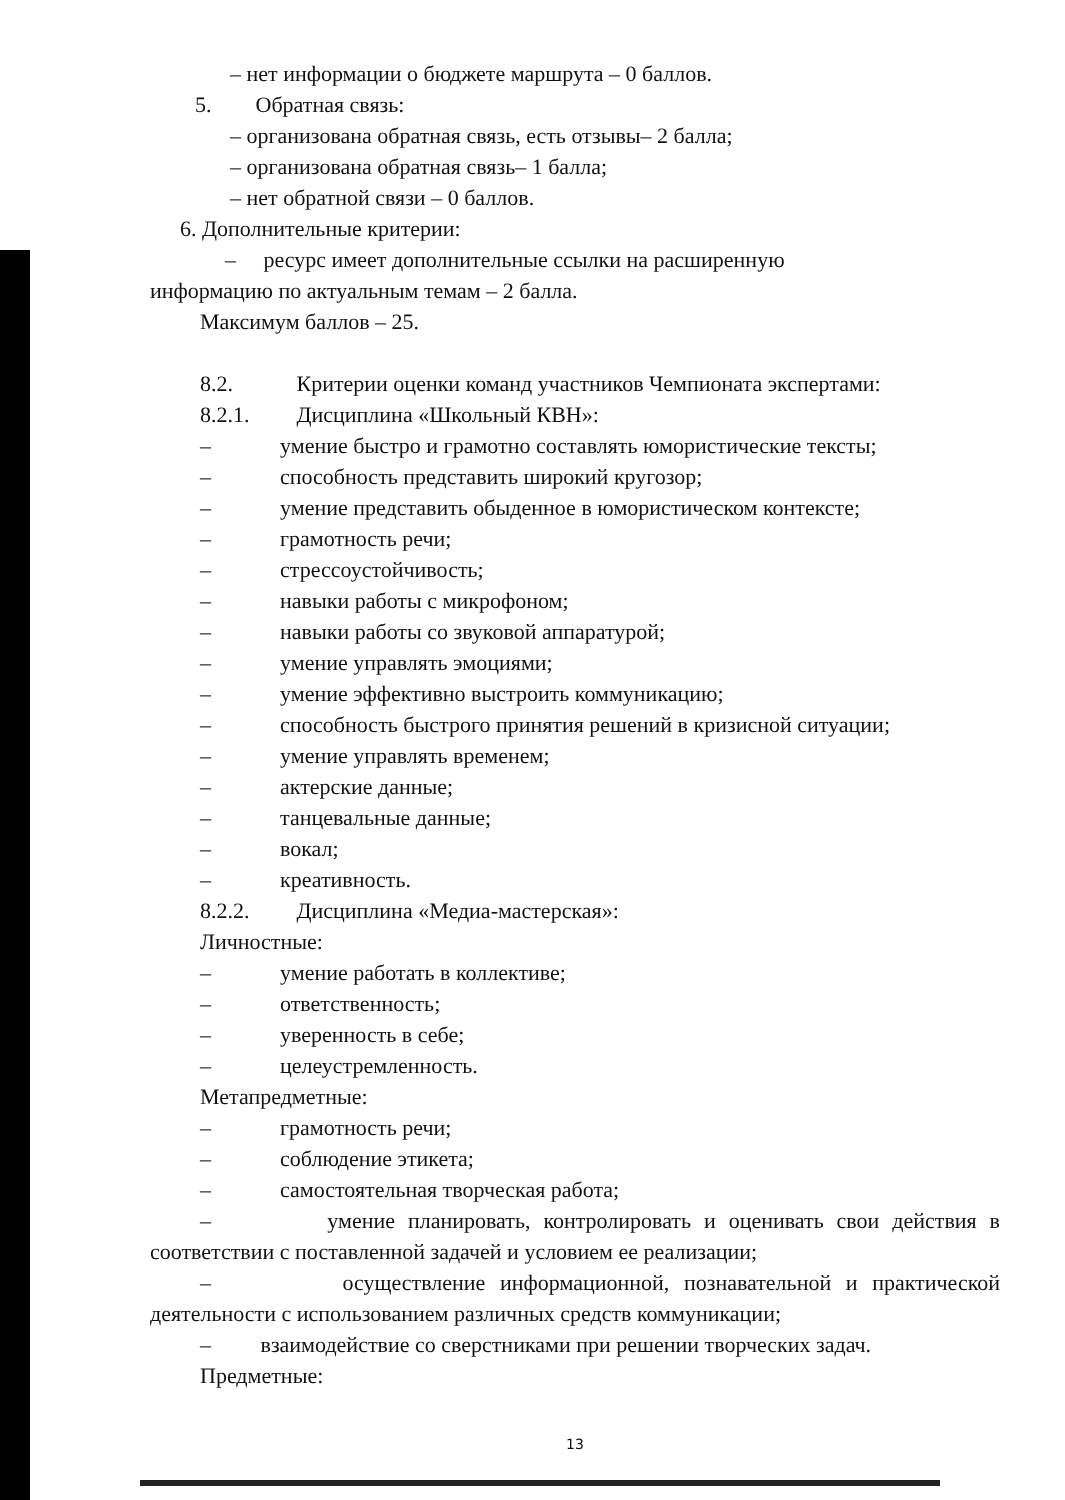– нет информации о бюджете маршрута – 0 баллов.
5. Обратная связь:
– организована обратная связь, есть отзывы– 2 балла;
– организована обратная связь– 1 балла;
– нет обратной связи – 0 баллов.
6. Дополнительные критерии:
– ресурс имеет дополнительные ссылки на расширенную
информацию по актуальным темам – 2 балла.
Максимум баллов – 25.
8.2. Критерии оценки команд участников Чемпионата экспертами:
8.2.1. Дисциплина «Школьный КВН»:
– умение быстро и грамотно составлять юмористические тексты;
– способность представить широкий кругозор;
– умение представить обыденное в юмористическом контексте;
– грамотность речи;
– стрессоустойчивость;
– навыки работы с микрофоном;
– навыки работы со звуковой аппаратурой;
– умение управлять эмоциями;
– умение эффективно выстроить коммуникацию;
– способность быстрого принятия решений в кризисной ситуации;
– умение управлять временем;
– актерские данные;
– танцевальные данные;
– вокал;
– креативность.
8.2.2. Дисциплина «Медиа-мастерская»:
Личностные:
– умение работать в коллективе;
– ответственность;
– уверенность в себе;
– целеустремленность.
Метапредметные:
– грамотность речи;
– соблюдение этикета;
– самостоятельная творческая работа;
– умение планировать, контролировать и оценивать свои действия в соответствии с поставленной задачей и условием ее реализации;
– осуществление информационной, познавательной и практической деятельности с использованием различных средств коммуникации;
– взаимодействие со сверстниками при решении творческих задач.
Предметные:
13